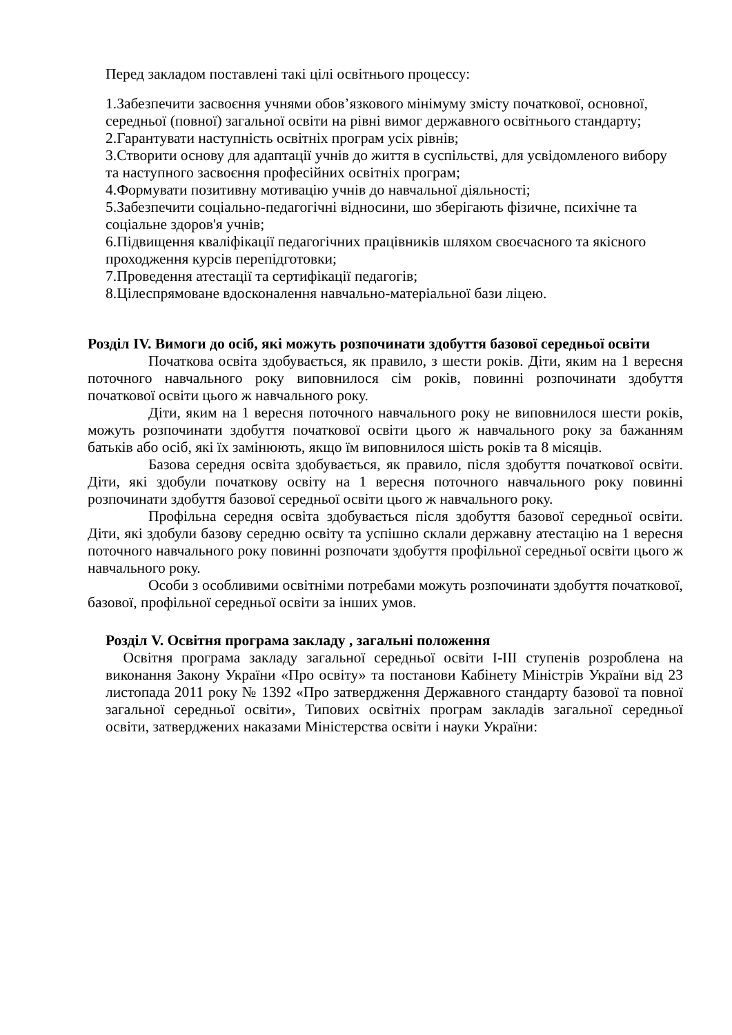Перед закладом поставлені такі цілі освітнього процессу:
1.Забезпечити засвоєння учнями обов’язкового мінімуму змісту початкової, основної, середньої (повної) загальної освіти на рівні вимог державного освітнього стандарту;
2.Гарантувати наступність освітніх програм усіх рівнів;
3.Створити основу для адаптації учнів до життя в суспільстві, для усвідомленого вибору та наступного засвоєння професійних освітніх програм;
4.Формувати позитивну мотивацію учнів до навчальної діяльності;
5.Забезпечити соціально-педагогічні відносини, шо зберігають фізичне, психічне та соціальне здоров'я учнів;
6.Підвищення кваліфікації педагогічних працівників шляхом своєчасного та якісного проходження курсів перепідготовки;
7.Проведення атестації та сертифікації педагогів;
8.Цілеспрямоване вдосконалення навчально-матеріальної бази ліцею.
Розділ IV. Вимоги до осіб, які можуть розпочинати здобуття базової середньої освіти
Початкова освіта здобувається, як правило, з шести років. Діти, яким на 1 вересня поточного навчального року виповнилося сім років, повинні розпочинати здобуття початкової освіти цього ж навчального року.
Діти, яким на 1 вересня поточного навчального року не виповнилося шести років, можуть розпочинати здобуття початкової освіти цього ж навчального року за бажанням батьків або осіб, які їх замінюють, якщо їм виповнилося шість років та 8 місяців.
Базова середня освіта здобувається, як правило, після здобуття початкової освіти. Діти, які здобули початкову освіту на 1 вересня поточного навчального року повинні розпочинати здобуття базової середньої освіти цього ж навчального року.
Профільна середня освіта здобувається після здобуття базової середньої освіти. Діти, які здобули базову середню освіту та успішно склали державну атестацію на 1 вересня поточного навчального року повинні розпочати здобуття профільної середньої освіти цього ж навчального року.
Особи з особливими освітніми потребами можуть розпочинати здобуття початкової, базової, профільної середньої освіти за інших умов.
Розділ V. Освітня програма закладу , загальні положення
Освітня програма закладу загальної середньої освіти I-III ступенів розроблена на виконання Закону України «Про освіту» та постанови Кабінету Міністрів України від 23 листопада 2011 року № 1392 «Про затвердження Державного стандарту базової та повної загальної середньої освіти», Типових освітніх програм закладів загальної середньої освіти, затверджених наказами Міністерства освіти і науки України: